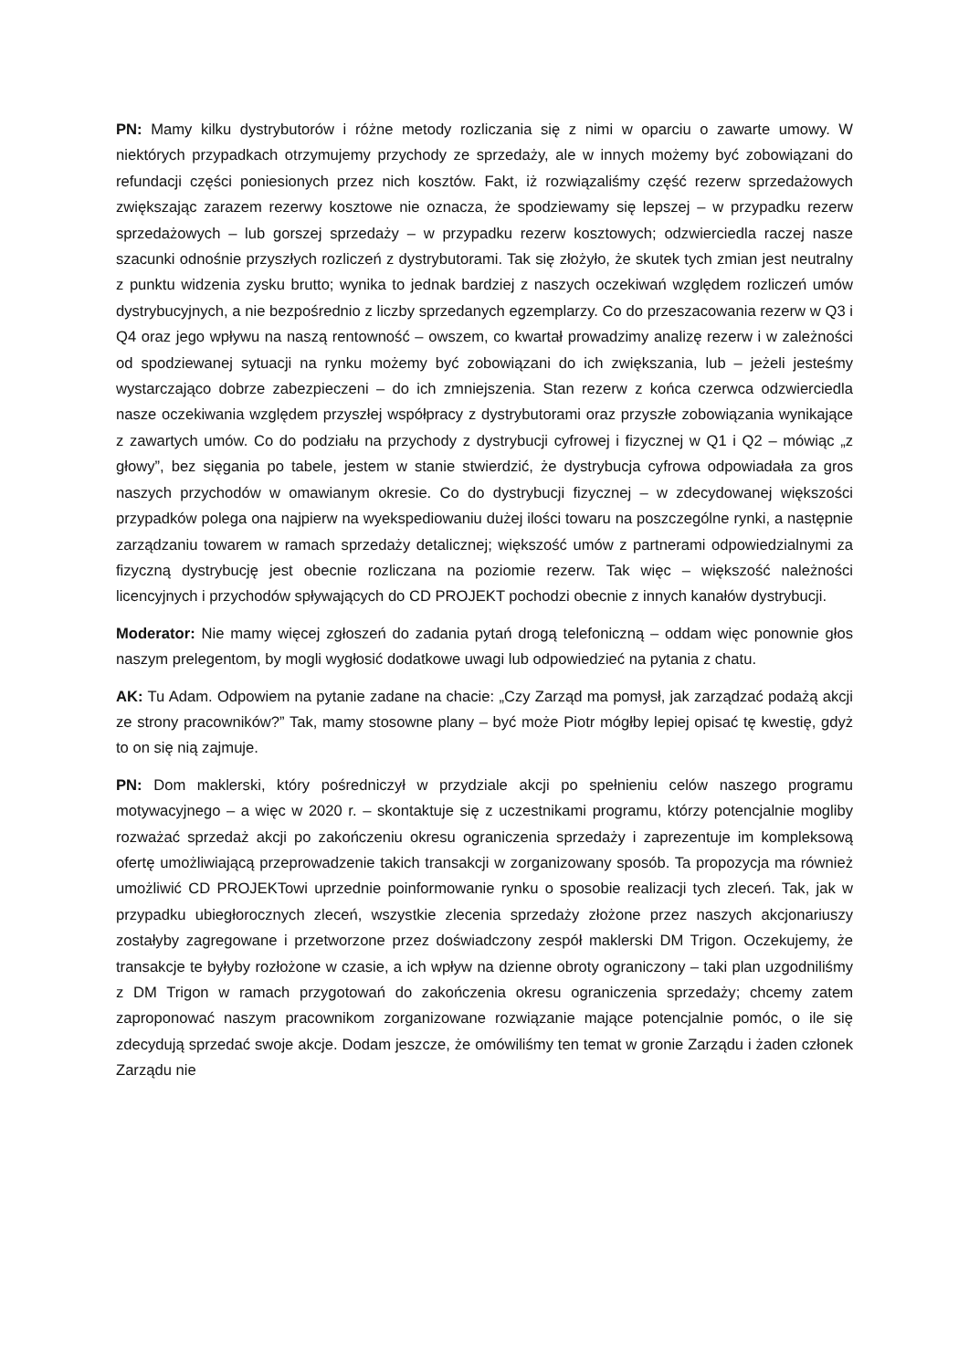PN: Mamy kilku dystrybutorów i różne metody rozliczania się z nimi w oparciu o zawarte umowy. W niektórych przypadkach otrzymujemy przychody ze sprzedaży, ale w innych możemy być zobowiązani do refundacji części poniesionych przez nich kosztów. Fakt, iż rozwiązaliśmy część rezerw sprzedażowych zwiększając zarazem rezerwy kosztowe nie oznacza, że spodziewamy się lepszej – w przypadku rezerw sprzedażowych – lub gorszej sprzedaży – w przypadku rezerw kosztowych; odzwierciedla raczej nasze szacunki odnośnie przyszłych rozliczeń z dystrybutorami. Tak się złożyło, że skutek tych zmian jest neutralny z punktu widzenia zysku brutto; wynika to jednak bardziej z naszych oczekiwań względem rozliczeń umów dystrybucyjnych, a nie bezpośrednio z liczby sprzedanych egzemplarzy. Co do przeszacowania rezerw w Q3 i Q4 oraz jego wpływu na naszą rentowność – owszem, co kwartał prowadzimy analizę rezerw i w zależności od spodziewanej sytuacji na rynku możemy być zobowiązani do ich zwiększania, lub – jeżeli jesteśmy wystarczająco dobrze zabezpieczeni – do ich zmniejszenia. Stan rezerw z końca czerwca odzwierciedla nasze oczekiwania względem przyszłej współpracy z dystrybutorami oraz przyszłe zobowiązania wynikające z zawartych umów. Co do podziału na przychody z dystrybucji cyfrowej i fizycznej w Q1 i Q2 – mówiąc „z głowy”, bez sięgania po tabele, jestem w stanie stwierdzić, że dystrybucja cyfrowa odpowiadała za gros naszych przychodów w omawianym okresie. Co do dystrybucji fizycznej – w zdecydowanej większości przypadków polega ona najpierw na wyekspediowaniu dużej ilości towaru na poszczególne rynki, a następnie zarządzaniu towarem w ramach sprzedaży detalicznej; większość umów z partnerami odpowiedzialnymi za fizyczną dystrybucję jest obecnie rozliczana na poziomie rezerw. Tak więc – większość należności licencyjnych i przychodów spływających do CD PROJEKT pochodzi obecnie z innych kanałów dystrybucji.
Moderator: Nie mamy więcej zgłoszeń do zadania pytań drogą telefoniczną – oddam więc ponownie głos naszym prelegentom, by mogli wygłosić dodatkowe uwagi lub odpowiedzieć na pytania z chatu.
AK: Tu Adam. Odpowiem na pytanie zadane na chacie: „Czy Zarząd ma pomysł, jak zarządzać podażą akcji ze strony pracowników?” Tak, mamy stosowne plany – być może Piotr mógłby lepiej opisać tę kwestię, gdyż to on się nią zajmuje.
PN: Dom maklerski, który pośredniczył w przydziale akcji po spełnieniu celów naszego programu motywacyjnego – a więc w 2020 r. – skontaktuje się z uczestnikami programu, którzy potencjalnie mogliby rozważać sprzedaż akcji po zakończeniu okresu ograniczenia sprzedaży i zaprezentuje im kompleksową ofertę umożliwiającą przeprowadzenie takich transakcji w zorganizowany sposób. Ta propozycja ma również umożliwić CD PROJEKTowi uprzednie poinformowanie rynku o sposobie realizacji tych zleceń. Tak, jak w przypadku ubiegłorocznych zleceń, wszystkie zlecenia sprzedaży złożone przez naszych akcjonariuszy zostałyby zagregowane i przetworzone przez doświadczony zespół maklerski DM Trigon. Oczekujemy, że transakcje te byłyby rozłożone w czasie, a ich wpływ na dzienne obroty ograniczony – taki plan uzgodniliśmy z DM Trigon w ramach przygotowań do zakończenia okresu ograniczenia sprzedaży; chcemy zatem zaproponować naszym pracownikom zorganizowane rozwiązanie mające potencjalnie pomóc, o ile się zdecydują sprzedać swoje akcje. Dodam jeszcze, że omówiliśmy ten temat w gronie Zarządu i żaden członek Zarządu nie